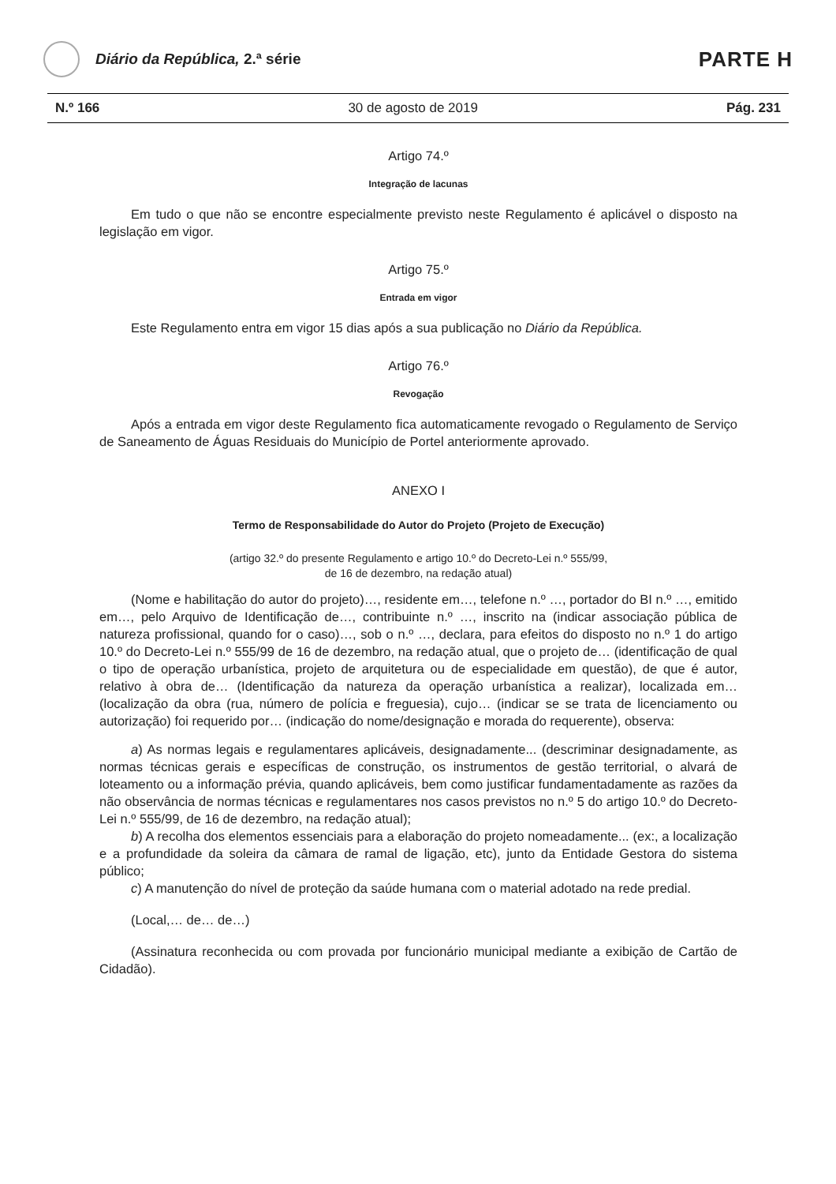Diário da República, 2.ª série
PARTE H
N.º 166 30 de agosto de 2019 Pág. 231
Artigo 74.º
Integração de lacunas
Em tudo o que não se encontre especialmente previsto neste Regulamento é aplicável o disposto na legislação em vigor.
Artigo 75.º
Entrada em vigor
Este Regulamento entra em vigor 15 dias após a sua publicação no Diário da República.
Artigo 76.º
Revogação
Após a entrada em vigor deste Regulamento fica automaticamente revogado o Regulamento de Serviço de Saneamento de Águas Residuais do Município de Portel anteriormente aprovado.
ANEXO I
Termo de Responsabilidade do Autor do Projeto (Projeto de Execução)
(artigo 32.º do presente Regulamento e artigo 10.º do Decreto-Lei n.º 555/99,
de 16 de dezembro, na redação atual)
(Nome e habilitação do autor do projeto)…, residente em…, telefone n.º …, portador do BI n.º …, emitido em…, pelo Arquivo de Identificação de…, contribuinte n.º …, inscrito na (indicar associação pública de natureza profissional, quando for o caso)…, sob o n.º …, declara, para efeitos do disposto no n.º 1 do artigo 10.º do Decreto-Lei n.º 555/99 de 16 de dezembro, na redação atual, que o projeto de… (identificação de qual o tipo de operação urbanística, projeto de arquitetura ou de especialidade em questão), de que é autor, relativo à obra de… (Identificação da natureza da operação urbanística a realizar), localizada em… (localização da obra (rua, número de polícia e freguesia), cujo… (indicar se se trata de licenciamento ou autorização) foi requerido por… (indicação do nome/designação e morada do requerente), observa:
a) As normas legais e regulamentares aplicáveis, designadamente... (descriminar designadamente, as normas técnicas gerais e específicas de construção, os instrumentos de gestão territorial, o alvará de loteamento ou a informação prévia, quando aplicáveis, bem como justificar fundamentadamente as razões da não observância de normas técnicas e regulamentares nos casos previstos no n.º 5 do artigo 10.º do Decreto-Lei n.º 555/99, de 16 de dezembro, na redação atual);
b) A recolha dos elementos essenciais para a elaboração do projeto nomeadamente... (ex:, a localização e a profundidade da soleira da câmara de ramal de ligação, etc), junto da Entidade Gestora do sistema público;
c) A manutenção do nível de proteção da saúde humana com o material adotado na rede predial.
(Local,… de… de…)
(Assinatura reconhecida ou com provada por funcionário municipal mediante a exibição de Cartão de Cidadão).